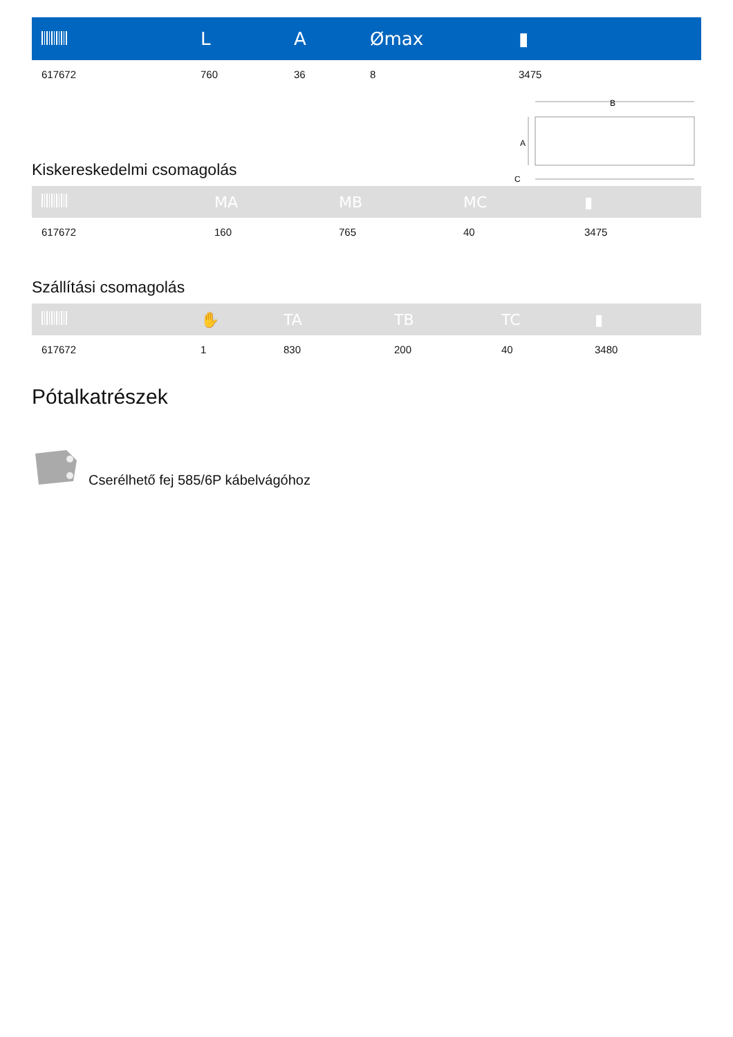| | L | A | Ømax | ▮ |
| --- | --- | --- | --- | --- |
| 617672 | 760 | 36 | 8 | 3475 |
Kiskereskedelmi csomagolás
B
A
C
| | MA | MB | MC | ▮ |
| --- | --- | --- | --- | --- |
| 617672 | 160 | 765 | 40 | 3475 |
Szállítási csomagolás
| | ✋ | TA | TB | TC | ▮ |
| --- | --- | --- | --- | --- | --- |
| 617672 | 1 | 830 | 200 | 40 | 3480 |
Pótalkatrészek
Cserélhető fej 585/6P kábelvágóhoz